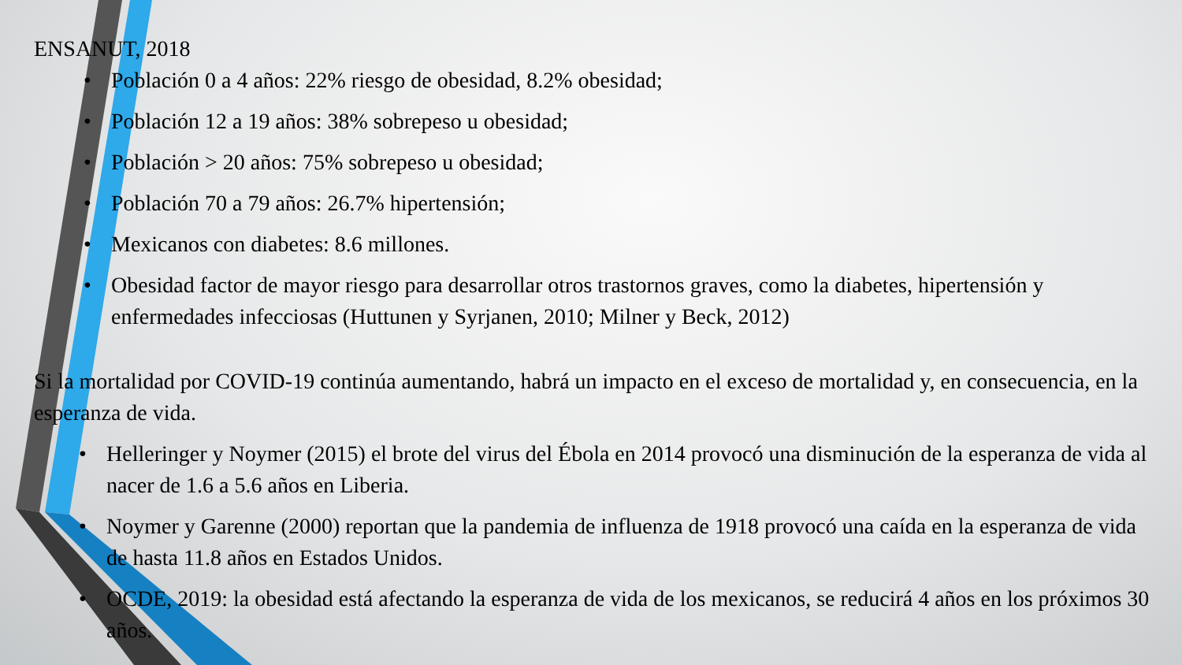ENSANUT, 2018
• Población 0 a 4 años: 22% riesgo de obesidad, 8.2% obesidad;
• Población 12 a 19 años: 38% sobrepeso u obesidad;
• Población > 20 años: 75% sobrepeso u obesidad;
• Población 70 a 79 años: 26.7% hipertensión;
• Mexicanos con diabetes: 8.6 millones.
• Obesidad factor de mayor riesgo para desarrollar otros trastornos graves, como la diabetes, hipertensión y enfermedades infecciosas (Huttunen y Syrjanen, 2010; Milner y Beck, 2012)
Si la mortalidad por COVID-19 continúa aumentando, habrá un impacto en el exceso de mortalidad y, en consecuencia, en la esperanza de vida.
• Helleringer y Noymer (2015) el brote del virus del Ébola en 2014 provocó una disminución de la esperanza de vida al nacer de 1.6 a 5.6 años en Liberia.
• Noymer y Garenne (2000) reportan que la pandemia de influenza de 1918 provocó una caída en la esperanza de vida de hasta 11.8 años en Estados Unidos.
• OCDE, 2019: la obesidad está afectando la esperanza de vida de los mexicanos, se reducirá 4 años en los próximos 30 años.